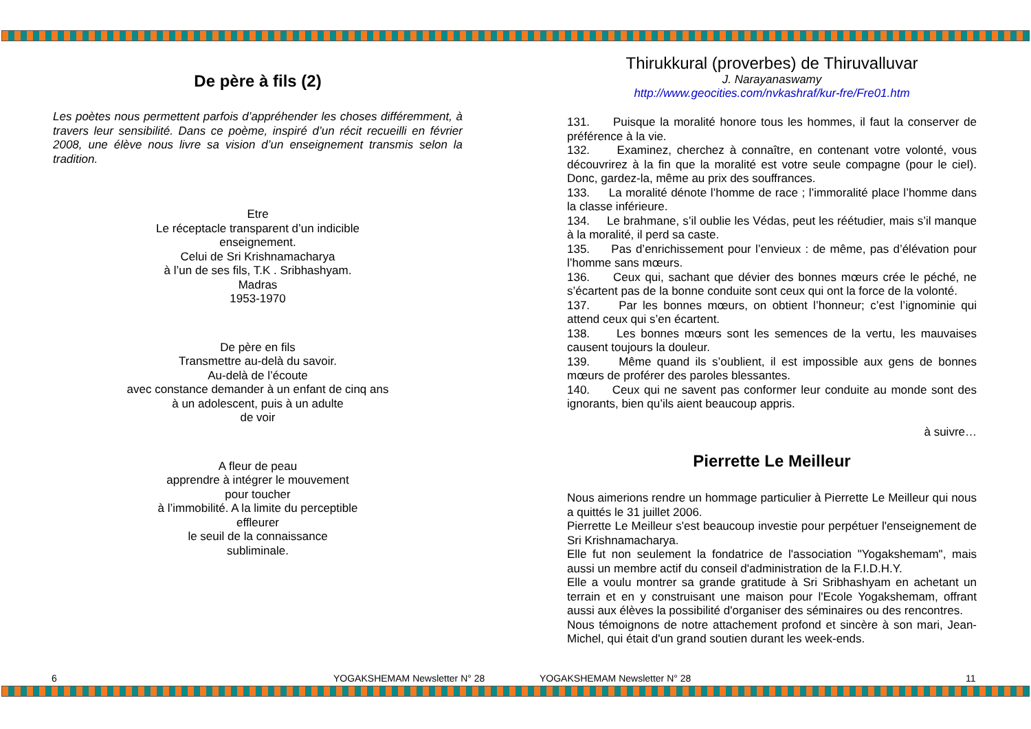De père à fils (2)
Les poètes nous permettent parfois d’appréhender les choses différemment, à travers leur sensibilité. Dans ce poème, inspiré d’un récit recueilli en février 2008, une élève nous livre sa vision d’un enseignement transmis selon la tradition.
Etre
Le réceptacle transparent d’un indicible
enseignement.
Celui de Sri Krishnamacharya
à l’un de ses fils, T.K . Sribhashyam.
Madras
1953-1970
De père en fils
Transmettre au-delà du savoir.
Au-delà de l’écoute
avec constance demander à un enfant de cinq ans
à un adolescent, puis à un adulte
de voir
A fleur de peau
apprendre à intégrer le mouvement
pour toucher
à l’immobilité. A la limite du perceptible
effleurer
le seuil de la connaissance
subliminale.
Thirukkural (proverbes) de Thiruvalluvar
J. Narayanaswamy
http://www.geocities.com/nvkashraf/kur-fre/Fre01.htm
131. Puisque la moralité honore tous les hommes, il faut la conserver de préférence à la vie.
132. Examinez, cherchez à connaître, en contenant votre volonté, vous découvrirez à la fin que la moralité est votre seule compagne (pour le ciel). Donc, gardez-la, même au prix des souffrances.
133. La moralité dénote l’homme de race ; l’immoralité place l’homme dans la classe inférieure.
134. Le brahmane, s’il oublie les Védas, peut les réétudier, mais s’il manque à la moralité, il perd sa caste.
135. Pas d’enrichissement pour l’envieux : de même, pas d’élévation pour l’homme sans mœurs.
136. Ceux qui, sachant que dévier des bonnes mœurs crée le péché, ne s’écartent pas de la bonne conduite sont ceux qui ont la force de la volonté.
137. Par les bonnes mœurs, on obtient l’honneur; c’est l’ignominie qui attend ceux qui s’en écartent.
138. Les bonnes mœurs sont les semences de la vertu, les mauvaises causent toujours la douleur.
139. Même quand ils s’oublient, il est impossible aux gens de bonnes mœurs de proférer des paroles blessantes.
140. Ceux qui ne savent pas conformer leur conduite au monde sont des ignorants, bien qu’ils aient beaucoup appris.
à suivre…
Pierrette Le Meilleur
Nous aimerions rendre un hommage particulier à Pierrette Le Meilleur qui nous a quittés le 31 juillet 2006.
Pierrette Le Meilleur s'est beaucoup investie pour perpétuer l'enseignement de Sri Krishnamacharya.
Elle fut non seulement la fondatrice de l'association "Yogakshemam", mais aussi un membre actif du conseil d'administration de la F.I.D.H.Y.
Elle a voulu montrer sa grande gratitude à Sri Sribhashyam en achetant un terrain et en y construisant une maison pour l'Ecole Yogakshemam, offrant aussi aux élèves la possibilité d'organiser des séminaires ou des rencontres.
Nous témoignons de notre attachement profond et sincère à son mari, Jean-Michel, qui était d'un grand soutien durant les week-ends.
6 YOGAKSHEMAM Newsletter N° 28 YOGAKSHEMAM Newsletter N° 28 11